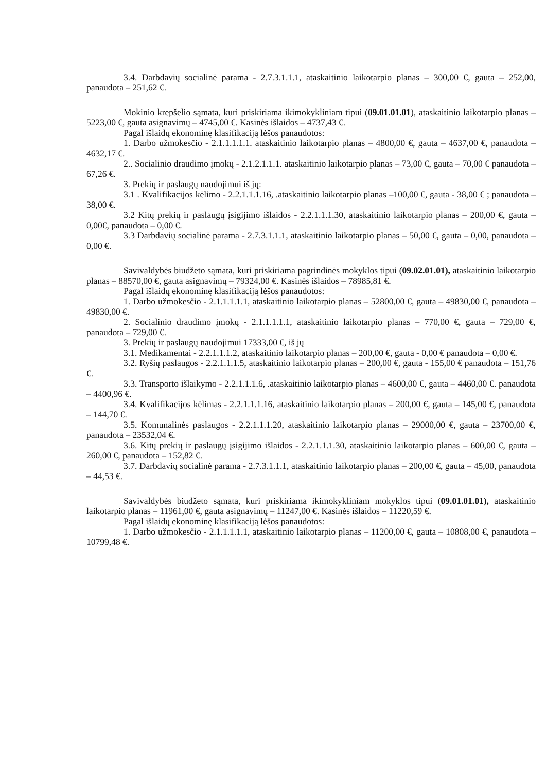3.4. Darbdavių socialinė parama - 2.7.3.1.1.1, ataskaitinio laikotarpio planas – 300,00 €, gauta – 252,00, panaudota – 251,62 €.
Mokinio krepšelio sąmata, kuri priskiriama ikimokykliniam tipui (09.01.01.01), ataskaitinio laikotarpio planas – 5223,00 €, gauta asignavimų – 4745,00 €. Kasinės išlaidos – 4737,43 €.
Pagal išlaidų ekonominę klasifikaciją lėšos panaudotos:
1. Darbo užmokesčio - 2.1.1.1.1.1. ataskaitinio laikotarpio planas – 4800,00 €, gauta – 4637,00 €, panaudota – 4632,17 €.
2.. Socialinio draudimo įmokų - 2.1.2.1.1.1. ataskaitinio laikotarpio planas – 73,00 €, gauta – 70,00 € panaudota – 67,26 €.
3. Prekių ir paslaugų naudojimui iš jų:
3.1 . Kvalifikacijos kėlimo - 2.2.1.1.1.16, .ataskaitinio laikotarpio planas –100,00 €, gauta - 38,00 € ; panaudota – 38,00 €.
3.2 Kitų prekių ir paslaugų įsigijimo išlaidos - 2.2.1.1.1.30, ataskaitinio laikotarpio planas – 200,00 €, gauta –0,00€, panaudota – 0,00 €.
3.3 Darbdavių socialinė parama - 2.7.3.1.1.1, ataskaitinio laikotarpio planas – 50,00 €, gauta – 0,00, panaudota – 0,00 €.
Savivaldybės biudžeto sąmata, kuri priskiriama pagrindinės mokyklos tipui (09.02.01.01), ataskaitinio laikotarpio planas – 88570,00 €, gauta asignavimų – 79324,00 €. Kasinės išlaidos – 78985,81 €.
Pagal išlaidų ekonominę klasifikaciją lėšos panaudotos:
1. Darbo užmokesčio - 2.1.1.1.1.1, ataskaitinio laikotarpio planas – 52800,00 €, gauta – 49830,00 €, panaudota – 49830,00 €.
2. Socialinio draudimo įmokų - 2.1.1.1.1.1, ataskaitinio laikotarpio planas – 770,00 €, gauta – 729,00 €, panaudota – 729,00 €.
3. Prekių ir paslaugų naudojimui 17333,00 €, iš jų
3.1. Medikamentai - 2.2.1.1.1.2, ataskaitinio laikotarpio planas – 200,00 €, gauta - 0,00 € panaudota – 0,00 €.
3.2. Ryšių paslaugos - 2.2.1.1.1.5, ataskaitinio laikotarpio planas – 200,00 €, gauta - 155,00 € panaudota – 151,76 €.
3.3. Transporto išlaikymo - 2.2.1.1.1.6, .ataskaitinio laikotarpio planas – 4600,00 €, gauta – 4460,00 €. panaudota – 4400,96 €.
3.4. Kvalifikacijos kėlimas - 2.2.1.1.1.16, ataskaitinio laikotarpio planas – 200,00 €, gauta – 145,00 €, panaudota – 144,70 €.
3.5. Komunalinės paslaugos - 2.2.1.1.1.20, ataskaitinio laikotarpio planas – 29000,00 €, gauta – 23700,00 €, panaudota – 23532,04 €.
3.6. Kitų prekių ir paslaugų įsigijimo išlaidos - 2.2.1.1.1.30, ataskaitinio laikotarpio planas – 600,00 €, gauta –260,00 €, panaudota – 152,82 €.
3.7. Darbdavių socialinė parama - 2.7.3.1.1.1, ataskaitinio laikotarpio planas – 200,00 €, gauta – 45,00, panaudota – 44,53 €.
Savivaldybės biudžeto sąmata, kuri priskiriama ikimokykliniam mokyklos tipui (09.01.01.01), ataskaitinio laikotarpio planas – 11961,00 €, gauta asignavimų – 11247,00 €. Kasinės išlaidos – 11220,59 €.
Pagal išlaidų ekonominę klasifikaciją lėšos panaudotos:
1. Darbo užmokesčio - 2.1.1.1.1.1, ataskaitinio laikotarpio planas – 11200,00 €, gauta – 10808,00 €, panaudota – 10799,48 €.